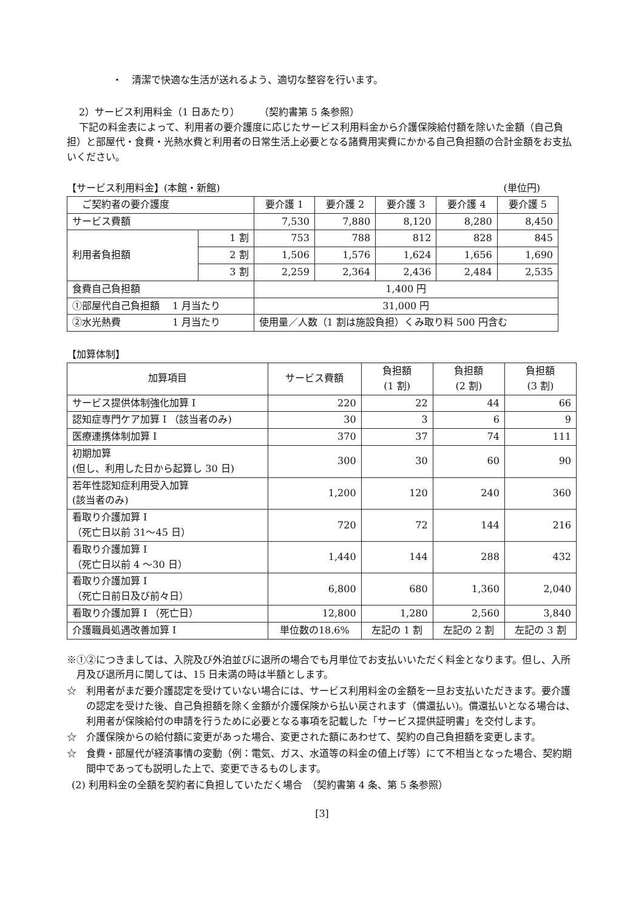・　清潔で快適な生活が送れるよう、適切な整容を行います。
2）サービス利用料金（1 日あたり）　　　（契約書第 5 条参照）
下記の料金表によって、利用者の要介護度に応じたサービス利用料金から介護保険給付額を除いた金額（自己負担）と部屋代・食費・光熱水費と利用者の日常生活上必要となる諸費用実費にかかる自己負担額の合計金額をお支払いください。
【サービス利用料金】(本館・新館) (単位円)
| ご契約者の要介護度 | | 要介護 1 | 要介護 2 | 要介護 3 | 要介護 4 | 要介護 5 |
| サービス費額 | | 7,530 | 7,880 | 8,120 | 8,280 | 8,450 |
| 利用者負担額 | 1 割 | 753 | 788 | 812 | 828 | 845 |
| | 2 割 | 1,506 | 1,576 | 1,624 | 1,656 | 1,690 |
| | 3 割 | 2,259 | 2,364 | 2,436 | 2,484 | 2,535 |
| 食費自己負担額 | | 1,400 円 | | | | |
| ①部屋代自己負担額 1 月当たり | | 31,000 円 | | | | |
| ②水光熱費 1 月当たり | | 使用量／人数（1 割は施設負担）くみ取り料 500 円含む | | | | |
【加算体制】
| 加算項目 | サービス費額 | 負担額 (1 割) | 負担額 (2 割) | 負担額 (3 割) |
| --- | --- | --- | --- | --- |
| サービス提供体制強化加算 I | 220 | 22 | 44 | 66 |
| 認知症専門ケア加算 I （該当者のみ) | 30 | 3 | 6 | 9 |
| 医療連携体制加算 I | 370 | 37 | 74 | 111 |
| 初期加算 (但し、利用した日から起算し 30 日) | 300 | 30 | 60 | 90 |
| 若年性認知症利用受入加算 (該当者のみ) | 1,200 | 120 | 240 | 360 |
| 看取り介護加算 I （死亡日以前 31～45 日） | 720 | 72 | 144 | 216 |
| 看取り介護加算 I （死亡日以前 4 ～30 日） | 1,440 | 144 | 288 | 432 |
| 看取り介護加算 I （死亡日前日及び前々日） | 6,800 | 680 | 1,360 | 2,040 |
| 看取り介護加算 I （死亡日） | 12,800 | 1,280 | 2,560 | 3,840 |
| 介護職員処遇改善加算 I | 単位数の18.6% | 左記の 1 割 | 左記の 2 割 | 左記の 3 割 |
※①②につきましては、入院及び外泊並びに退所の場合でも月単位でお支払いいただく料金となります。但し、入所月及び退所月に関しては、15 日未満の時は半額とします。
☆　利用者がまだ要介護認定を受けていない場合には、サービス利用料金の金額を一旦お支払いただきます。要介護の認定を受けた後、自己負担額を除く金額が介護保険から払い戻されます（償還払い)。償還払いとなる場合は、利用者が保険給付の申請を行うために必要となる事項を記載した「サービス提供証明書」を交付します。
☆　介護保険からの給付額に変更があった場合、変更された額にあわせて、契約の自己負担額を変更します。
☆　食費・部屋代が経済事情の変動（例：電気、ガス、水道等の料金の値上げ等）にて不相当となった場合、契約期間中であっても説明した上で、変更できるものします。
(2) 利用料金の全額を契約者に負担していただく場合　（契約書第 4 条、第 5 条参照）
[3]